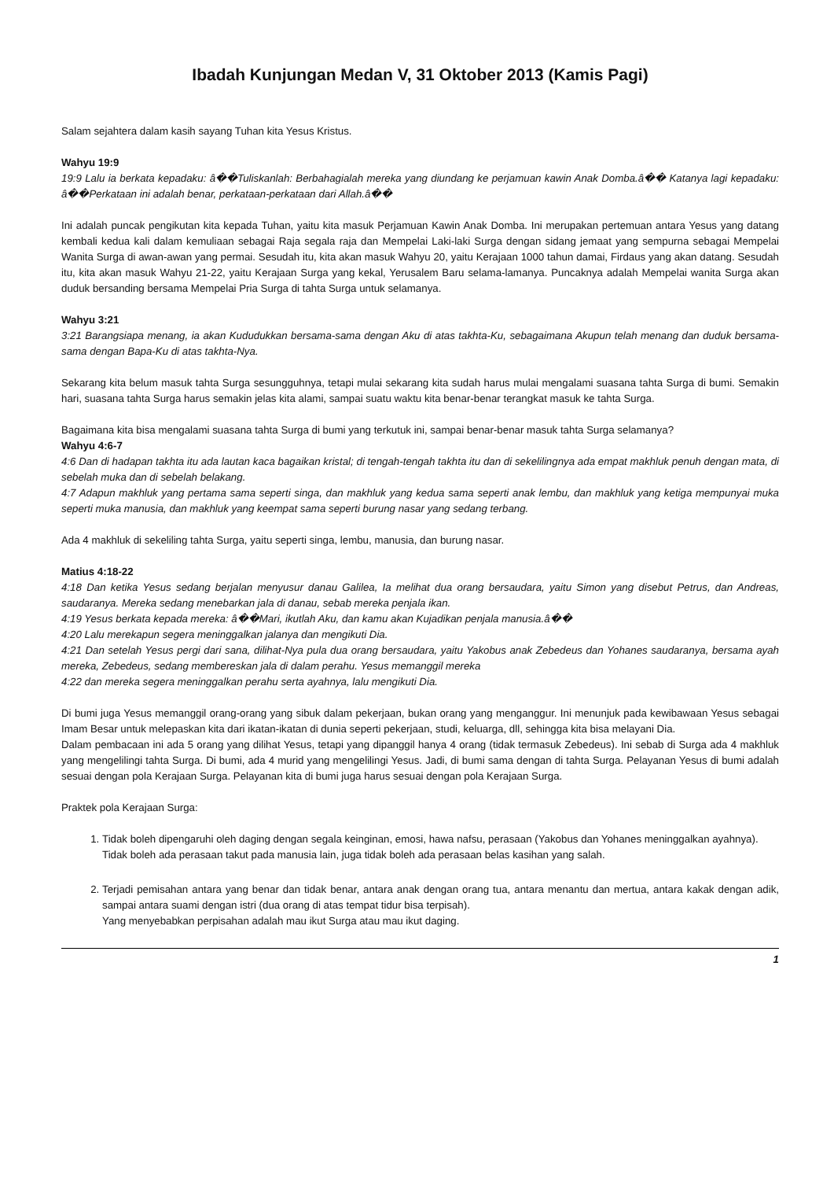Ibadah Kunjungan Medan V, 31 Oktober 2013 (Kamis Pagi)
Salam sejahtera dalam kasih sayang Tuhan kita Yesus Kristus.
Wahyu 19:9
19:9 Lalu ia berkata kepadaku: â��Tuliskanlah: Berbahagialah mereka yang diundang ke perjamuan kawin Anak Domba.â�� Katanya lagi kepadaku: â��Perkataan ini adalah benar, perkataan-perkataan dari Allah.â��
Ini adalah puncak pengikutan kita kepada Tuhan, yaitu kita masuk Perjamuan Kawin Anak Domba. Ini merupakan pertemuan antara Yesus yang datang kembali kedua kali dalam kemuliaan sebagai Raja segala raja dan Mempelai Laki-laki Surga dengan sidang jemaat yang sempurna sebagai Mempelai Wanita Surga di awan-awan yang permai. Sesudah itu, kita akan masuk Wahyu 20, yaitu Kerajaan 1000 tahun damai, Firdaus yang akan datang. Sesudah itu, kita akan masuk Wahyu 21-22, yaitu Kerajaan Surga yang kekal, Yerusalem Baru selama-lamanya. Puncaknya adalah Mempelai wanita Surga akan duduk bersanding bersama Mempelai Pria Surga di tahta Surga untuk selamanya.
Wahyu 3:21
3:21 Barangsiapa menang, ia akan Kududukkan bersama-sama dengan Aku di atas takhta-Ku, sebagaimana Akupun telah menang dan duduk bersama-sama dengan Bapa-Ku di atas takhta-Nya.
Sekarang kita belum masuk tahta Surga sesungguhnya, tetapi mulai sekarang kita sudah harus mulai mengalami suasana tahta Surga di bumi. Semakin hari, suasana tahta Surga harus semakin jelas kita alami, sampai suatu waktu kita benar-benar terangkat masuk ke tahta Surga.
Bagaimana kita bisa mengalami suasana tahta Surga di bumi yang terkutuk ini, sampai benar-benar masuk tahta Surga selamanya?
Wahyu 4:6-7
4:6 Dan di hadapan takhta itu ada lautan kaca bagaikan kristal; di tengah-tengah takhta itu dan di sekelilingnya ada empat makhluk penuh dengan mata, di sebelah muka dan di sebelah belakang.
4:7 Adapun makhluk yang pertama sama seperti singa, dan makhluk yang kedua sama seperti anak lembu, dan makhluk yang ketiga mempunyai muka seperti muka manusia, dan makhluk yang keempat sama seperti burung nasar yang sedang terbang.
Ada 4 makhluk di sekeliling tahta Surga, yaitu seperti singa, lembu, manusia, dan burung nasar.
Matius 4:18-22
4:18 Dan ketika Yesus sedang berjalan menyusur danau Galilea, Ia melihat dua orang bersaudara, yaitu Simon yang disebut Petrus, dan Andreas, saudaranya. Mereka sedang menebarkan jala di danau, sebab mereka penjala ikan.
4:19 Yesus berkata kepada mereka: â��Mari, ikutlah Aku, dan kamu akan Kujadikan penjala manusia.â��
4:20 Lalu merekapun segera meninggalkan jalanya dan mengikuti Dia.
4:21 Dan setelah Yesus pergi dari sana, dilihat-Nya pula dua orang bersaudara, yaitu Yakobus anak Zebedeus dan Yohanes saudaranya, bersama ayah mereka, Zebedeus, sedang membereskan jala di dalam perahu. Yesus memanggil mereka
4:22 dan mereka segera meninggalkan perahu serta ayahnya, lalu mengikuti Dia.
Di bumi juga Yesus memanggil orang-orang yang sibuk dalam pekerjaan, bukan orang yang menganggur. Ini menunjuk pada kewibawaan Yesus sebagai Imam Besar untuk melepaskan kita dari ikatan-ikatan di dunia seperti pekerjaan, studi, keluarga, dll, sehingga kita bisa melayani Dia.
Dalam pembacaan ini ada 5 orang yang dilihat Yesus, tetapi yang dipanggil hanya 4 orang (tidak termasuk Zebedeus). Ini sebab di Surga ada 4 makhluk yang mengelilingi tahta Surga. Di bumi, ada 4 murid yang mengelilingi Yesus. Jadi, di bumi sama dengan di tahta Surga. Pelayanan Yesus di bumi adalah sesuai dengan pola Kerajaan Surga. Pelayanan kita di bumi juga harus sesuai dengan pola Kerajaan Surga.
Praktek pola Kerajaan Surga:
1. Tidak boleh dipengaruhi oleh daging dengan segala keinginan, emosi, hawa nafsu, perasaan (Yakobus dan Yohanes meninggalkan ayahnya).
Tidak boleh ada perasaan takut pada manusia lain, juga tidak boleh ada perasaan belas kasihan yang salah.
2. Terjadi pemisahan antara yang benar dan tidak benar, antara anak dengan orang tua, antara menantu dan mertua, antara kakak dengan adik, sampai antara suami dengan istri (dua orang di atas tempat tidur bisa terpisah).
Yang menyebabkan perpisahan adalah mau ikut Surga atau mau ikut daging.
1